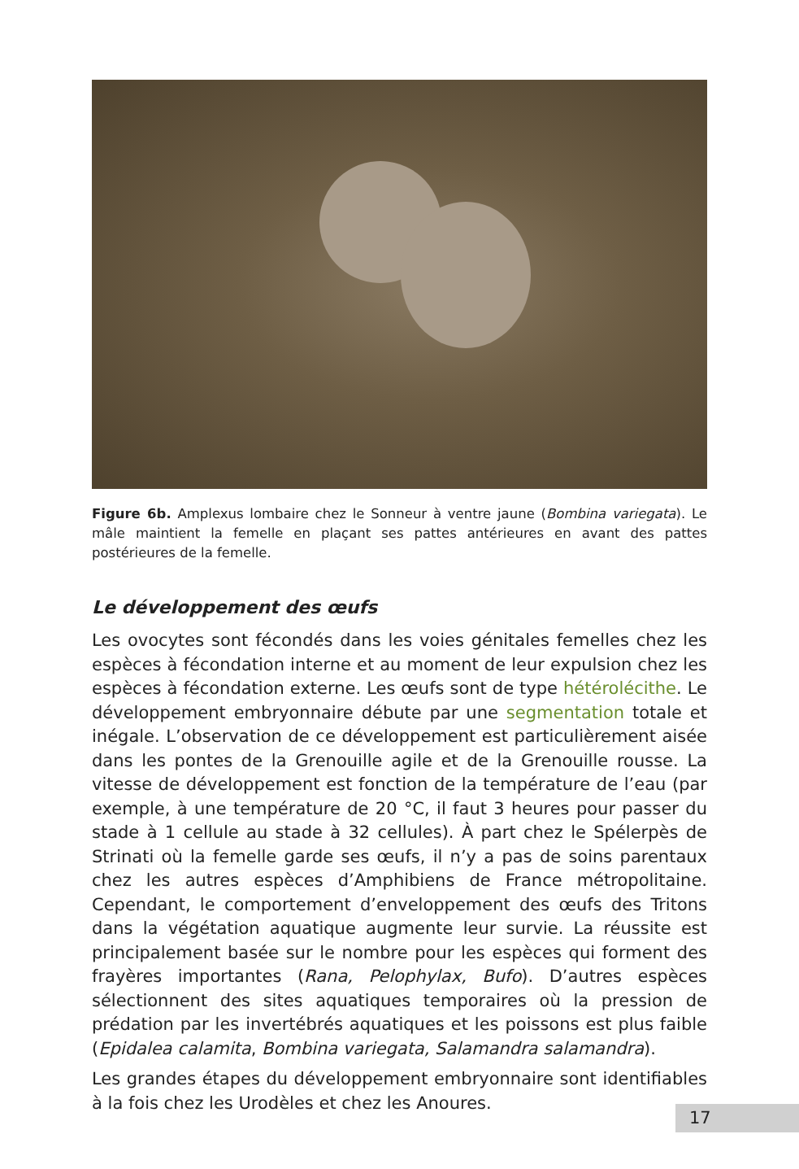Figure 6b. Amplexus lombaire chez le Sonneur à ventre jaune (Bombina variegata). Le mâle maintient la femelle en plaçant ses pattes antérieures en avant des pattes postérieures de la femelle.
Le développement des œufs
Les ovocytes sont fécondés dans les voies génitales femelles chez les espèces à fécondation interne et au moment de leur expulsion chez les espèces à fécondation externe. Les œufs sont de type hétérolécithe. Le développement embryonnaire débute par une segmentation totale et inégale. L’observation de ce développement est particulièrement aisée dans les pontes de la Grenouille agile et de la Grenouille rousse. La vitesse de développement est fonction de la température de l’eau (par exemple, à une température de 20 °C, il faut 3 heures pour passer du stade à 1 cellule au stade à 32 cellules). À part chez le Spélerpès de Strinati où la femelle garde ses œufs, il n’y a pas de soins parentaux chez les autres espèces d’Amphibiens de France métropolitaine. Cependant, le comportement d’enveloppement des œufs des Tritons dans la végétation aquatique augmente leur survie. La réussite est principalement basée sur le nombre pour les espèces qui forment des frayères importantes (Rana, Pelophylax, Bufo). D’autres espèces sélectionnent des sites aquatiques temporaires où la pression de prédation par les invertébrés aquatiques et les poissons est plus faible (Epidalea calamita, Bombina variegata, Salamandra salamandra).
Les grandes étapes du développement embryonnaire sont identifiables à la fois chez les Urodèles et chez les Anoures.
17